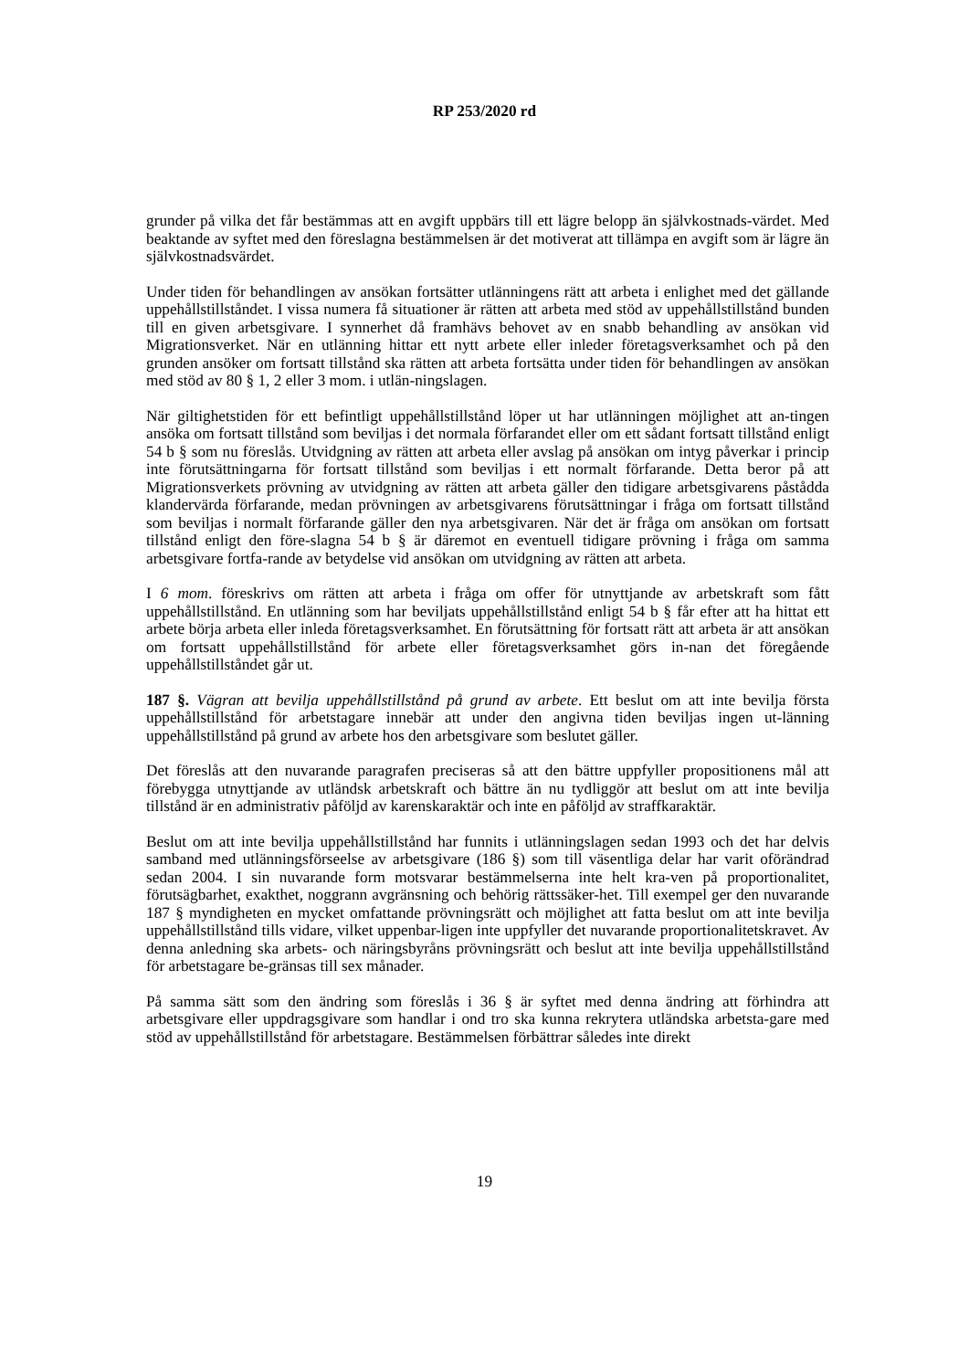RP 253/2020 rd
grunder på vilka det får bestämmas att en avgift uppbärs till ett lägre belopp än självkostnads-värdet. Med beaktande av syftet med den föreslagna bestämmelsen är det motiverat att tillämpa en avgift som är lägre än självkostnadsvärdet.
Under tiden för behandlingen av ansökan fortsätter utlänningens rätt att arbeta i enlighet med det gällande uppehållstillståndet. I vissa numera få situationer är rätten att arbeta med stöd av uppehållstillstånd bunden till en given arbetsgivare. I synnerhet då framhävs behovet av en snabb behandling av ansökan vid Migrationsverket. När en utlänning hittar ett nytt arbete eller inleder företagsverksamhet och på den grunden ansöker om fortsatt tillstånd ska rätten att arbeta fortsätta under tiden för behandlingen av ansökan med stöd av 80 § 1, 2 eller 3 mom. i utlän-ningslagen.
När giltighetstiden för ett befintligt uppehållstillstånd löper ut har utlänningen möjlighet att an-tingen ansöka om fortsatt tillstånd som beviljas i det normala förfarandet eller om ett sådant fortsatt tillstånd enligt 54 b § som nu föreslås. Utvidgning av rätten att arbeta eller avslag på ansökan om intyg påverkar i princip inte förutsättningarna för fortsatt tillstånd som beviljas i ett normalt förfarande. Detta beror på att Migrationsverkets prövning av utvidgning av rätten att arbeta gäller den tidigare arbetsgivarens påstådda klandervärda förfarande, medan prövningen av arbetsgivarens förutsättningar i fråga om fortsatt tillstånd som beviljas i normalt förfarande gäller den nya arbetsgivaren. När det är fråga om ansökan om fortsatt tillstånd enligt den före-slagna 54 b § är däremot en eventuell tidigare prövning i fråga om samma arbetsgivare fortfa-rande av betydelse vid ansökan om utvidgning av rätten att arbeta.
I 6 mom. föreskrivs om rätten att arbeta i fråga om offer för utnyttjande av arbetskraft som fått uppehållstillstånd. En utlänning som har beviljats uppehållstillstånd enligt 54 b § får efter att ha hittat ett arbete börja arbeta eller inleda företagsverksamhet. En förutsättning för fortsatt rätt att arbeta är att ansökan om fortsatt uppehållstillstånd för arbete eller företagsverksamhet görs in-nan det föregående uppehållstillståndet går ut.
187 §. Vägran att bevilja uppehållstillstånd på grund av arbete. Ett beslut om att inte bevilja första uppehållstillstånd för arbetstagare innebär att under den angivna tiden beviljas ingen ut-länning uppehållstillstånd på grund av arbete hos den arbetsgivare som beslutet gäller.
Det föreslås att den nuvarande paragrafen preciseras så att den bättre uppfyller propositionens mål att förebygga utnyttjande av utländsk arbetskraft och bättre än nu tydliggör att beslut om att inte bevilja tillstånd är en administrativ påföljd av karenskaraktär och inte en påföljd av straffkaraktär.
Beslut om att inte bevilja uppehållstillstånd har funnits i utlänningslagen sedan 1993 och det har delvis samband med utlänningsförseelse av arbetsgivare (186 §) som till väsentliga delar har varit oförändrad sedan 2004. I sin nuvarande form motsvarar bestämmelserna inte helt kra-ven på proportionalitet, förutsägbarhet, exakthet, noggrann avgränsning och behörig rättssäker-het. Till exempel ger den nuvarande 187 § myndigheten en mycket omfattande prövningsrätt och möjlighet att fatta beslut om att inte bevilja uppehållstillstånd tills vidare, vilket uppenbar-ligen inte uppfyller det nuvarande proportionalitetskravet. Av denna anledning ska arbets- och näringsbyråns prövningsrätt och beslut att inte bevilja uppehållstillstånd för arbetstagare be-gränsas till sex månader.
På samma sätt som den ändring som föreslås i 36 § är syftet med denna ändring att förhindra att arbetsgivare eller uppdragsgivare som handlar i ond tro ska kunna rekrytera utländska arbetsta-gare med stöd av uppehållstillstånd för arbetstagare. Bestämmelsen förbättrar således inte direkt
19